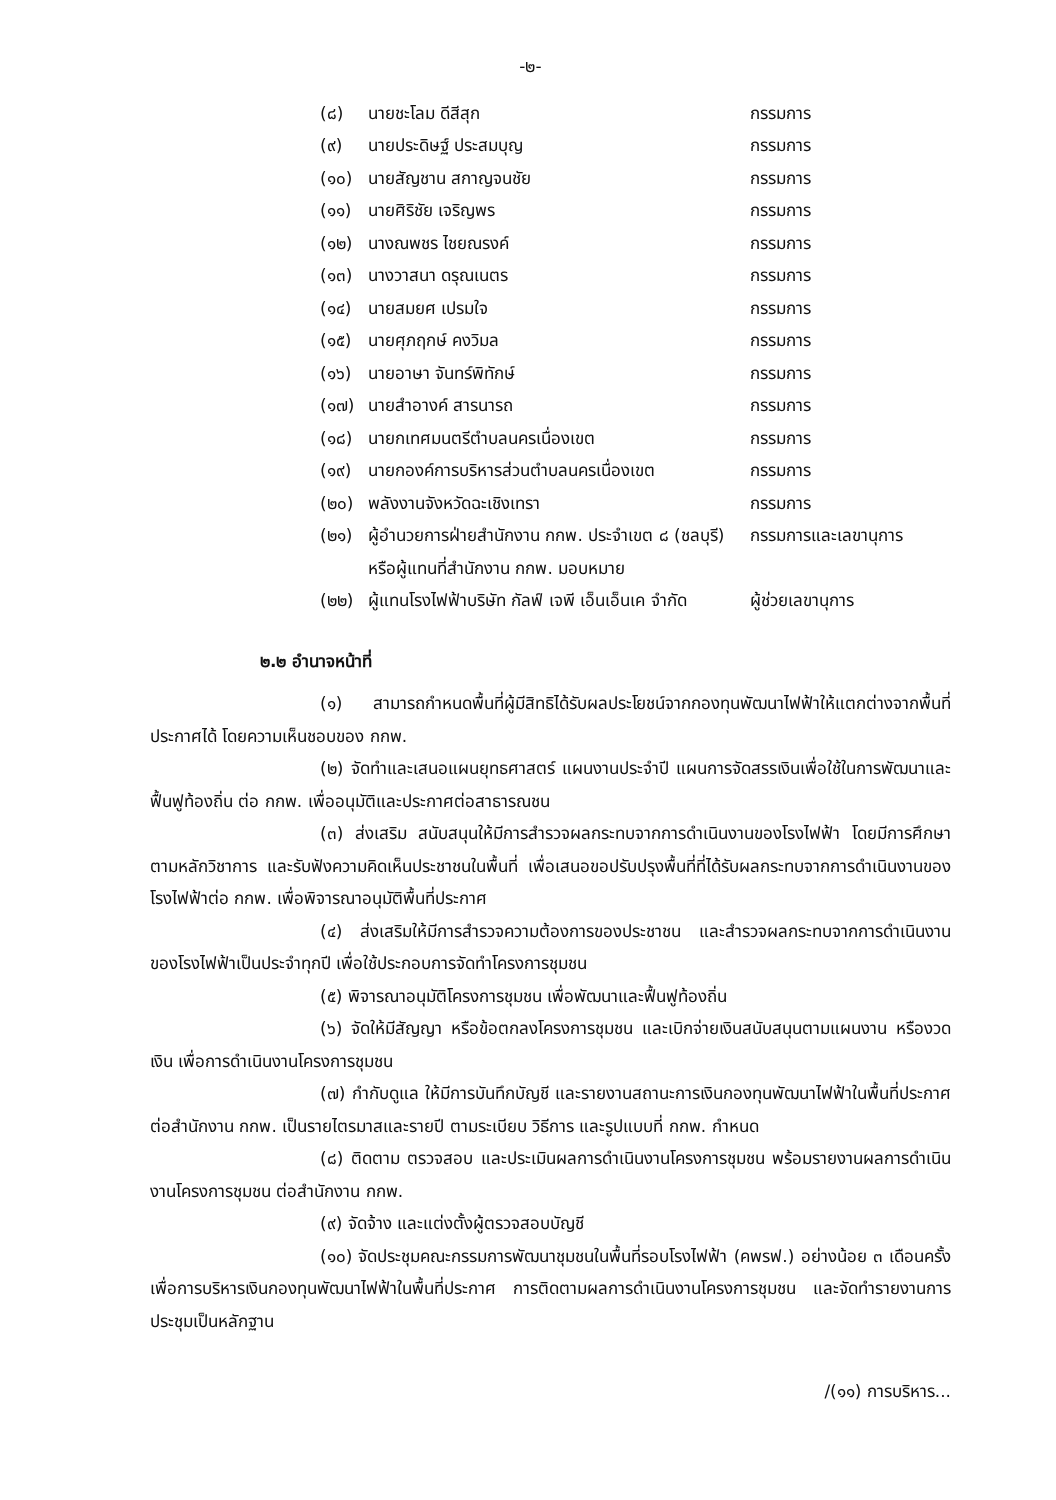-๒-
(๘) นายชะโลม ดีสีสุก กรรมการ
(๙) นายประดิษฐ์ ประสมบุญ กรรมการ
(๑๐) นายสัญชาน สกาญจนชัย กรรมการ
(๑๑) นายศิริชัย เจริญพร กรรมการ
(๑๒) นางณพชร ไชยณรงค์ กรรมการ
(๑๓) นางวาสนา ดรุณเนตร กรรมการ
(๑๔) นายสมยศ เปรมใจ กรรมการ
(๑๕) นายศุภฤกษ์ คงวิมล กรรมการ
(๑๖) นายอาษา จันทร์พิทักษ์ กรรมการ
(๑๗) นายสำอางค์ สารนารถ กรรมการ
(๑๘) นายกเทศมนตรีตำบลนครเนื่องเขต กรรมการ
(๑๙) นายกองค์การบริหารส่วนตำบลนครเนื่องเขต กรรมการ
(๒๐) พลังงานจังหวัดฉะเชิงเทรา กรรมการ
(๒๑) ผู้อำนวยการฝ่ายสำนักงาน กกพ. ประจำเขต ๘ (ชลบุรี) หรือผู้แทนที่สำนักงาน กกพ. มอบหมาย กรรมการและเลขานุการ
(๒๒) ผู้แทนโรงไฟฟ้าบริษัท กัลฟ์ เจพี เอ็นเอ็นเค จำกัด ผู้ช่วยเลขานุการ
๒.๒ อำนาจหน้าที่
(๑) สามารถกำหนดพื้นที่ผู้มีสิทธิได้รับผลประโยชน์จากกองทุนพัฒนาไฟฟ้าให้แตกต่างจากพื้นที่ประกาศได้ โดยความเห็นชอบของ กกพ.
(๒) จัดทำและเสนอแผนยุทธศาสตร์ แผนงานประจำปี แผนการจัดสรรเงินเพื่อใช้ในการพัฒนาและฟื้นฟูท้องถิ่น ต่อ กกพ. เพื่ออนุมัติและประกาศต่อสาธารณชน
(๓) ส่งเสริม สนับสนุนให้มีการสำรวจผลกระทบจากการดำเนินงานของโรงไฟฟ้า โดยมีการศึกษาตามหลักวิชาการ และรับฟังความคิดเห็นประชาชนในพื้นที่ เพื่อเสนอขอปรับปรุงพื้นที่ที่ได้รับผลกระทบจากการดำเนินงานของโรงไฟฟ้าต่อ กกพ. เพื่อพิจารณาอนุมัติพื้นที่ประกาศ
(๔) ส่งเสริมให้มีการสำรวจความต้องการของประชาชน และสำรวจผลกระทบจากการดำเนินงานของโรงไฟฟ้าเป็นประจำทุกปี เพื่อใช้ประกอบการจัดทำโครงการชุมชน
(๕) พิจารณาอนุมัติโครงการชุมชน เพื่อพัฒนาและฟื้นฟูท้องถิ่น
(๖) จัดให้มีสัญญา หรือข้อตกลงโครงการชุมชน และเบิกจ่ายเงินสนับสนุนตามแผนงาน หรืองวดเงิน เพื่อการดำเนินงานโครงการชุมชน
(๗) กำกับดูแล ให้มีการบันทึกบัญชี และรายงานสถานะการเงินกองทุนพัฒนาไฟฟ้าในพื้นที่ประกาศ ต่อสำนักงาน กกพ. เป็นรายไตรมาสและรายปี ตามระเบียบ วิธีการ และรูปแบบที่ กกพ. กำหนด
(๘) ติดตาม ตรวจสอบ และประเมินผลการดำเนินงานโครงการชุมชน พร้อมรายงานผลการดำเนินงานโครงการชุมชน ต่อสำนักงาน กกพ.
(๙) จัดจ้าง และแต่งตั้งผู้ตรวจสอบบัญชี
(๑๐) จัดประชุมคณะกรรมการพัฒนาชุมชนในพื้นที่รอบโรงไฟฟ้า (คพรฟ.) อย่างน้อย ๓ เดือนครั้ง เพื่อการบริหารเงินกองทุนพัฒนาไฟฟ้าในพื้นที่ประกาศ การติดตามผลการดำเนินงานโครงการชุมชน และจัดทำรายงานการประชุมเป็นหลักฐาน
/(๑๑) การบริหาร...